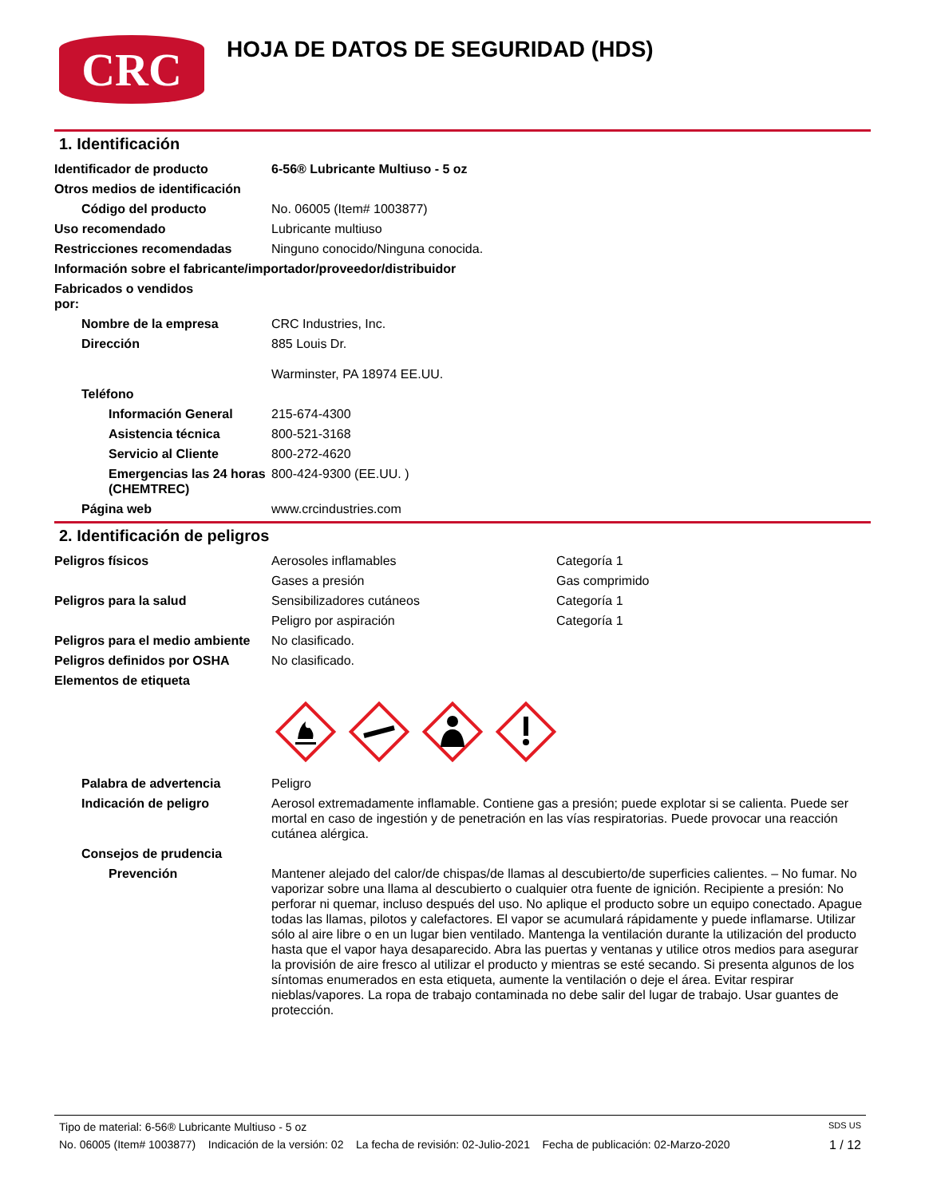CRC
HOJA DE DATOS DE SEGURIDAD (HDS)
1. Identificación
Identificador de producto 6-56® Lubricante Multiuso - 5 oz
Otros medios de identificación
Código del producto No. 06005 (Item# 1003877)
Uso recomendado Lubricante multiuso
Restricciones recomendadas Ninguno conocido/Ninguna conocida.
Información sobre el fabricante/importador/proveedor/distribuidor
Fabricados o vendidos por:
Nombre de la empresa CRC Industries, Inc.
Dirección 885 Louis Dr.
Warminster, PA 18974 EE.UU.
Teléfono
Información General 215-674-4300
Asistencia técnica 800-521-3168
Servicio al Cliente 800-272-4620
Emergencias las 24 horas (CHEMTREC)
800-424-9300 (EE.UU. )
Página web www.crcindustries.com
2. Identificación de peligros
Peligros físicos Aerosoles inflamables Categoría 1
Gases a presión Gas comprimido
Peligros para la salud Sensibilizadores cutáneos Categoría 1
Peligro por aspiración Categoría 1
Peligros para el medio ambiente
No clasificado.
Peligros definidos por OSHA No clasificado.
Elementos de etiqueta
Palabra de advertencia Peligro
Indicación de peligro Aerosol extremadamente inflamable. Contiene gas a presión; puede explotar si se calienta. Puede ser mortal en caso de ingestión y de penetración en las vías respiratorias. Puede provocar una reacción cutánea alérgica.
Consejos de prudencia
Prevención Mantener alejado del calor/de chispas/de llamas al descubierto/de superficies calientes. – No fumar. No vaporizar sobre una llama al descubierto o cualquier otra fuente de ignición. Recipiente a presión: No perforar ni quemar, incluso después del uso. No aplique el producto sobre un equipo conectado. Apague todas las llamas, pilotos y calefactores. El vapor se acumulará rápidamente y puede inflamarse. Utilizar sólo al aire libre o en un lugar bien ventilado. Mantenga la ventilación durante la utilización del producto hasta que el vapor haya desaparecido. Abra las puertas y ventanas y utilice otros medios para asegurar la provisión de aire fresco al utilizar el producto y mientras se esté secando. Si presenta algunos de los síntomas enumerados en esta etiqueta, aumente la ventilación o deje el área. Evitar respirar nieblas/vapores. La ropa de trabajo contaminada no debe salir del lugar de trabajo. Usar guantes de protección.
Tipo de material: 6-56® Lubricante Multiuso - 5 oz SDS US
No. 06005 (Item# 1003877) Indicación de la versión: 02 La fecha de revisión: 02-Julio-2021 Fecha de publicación: 02-Marzo-2020 1 / 12